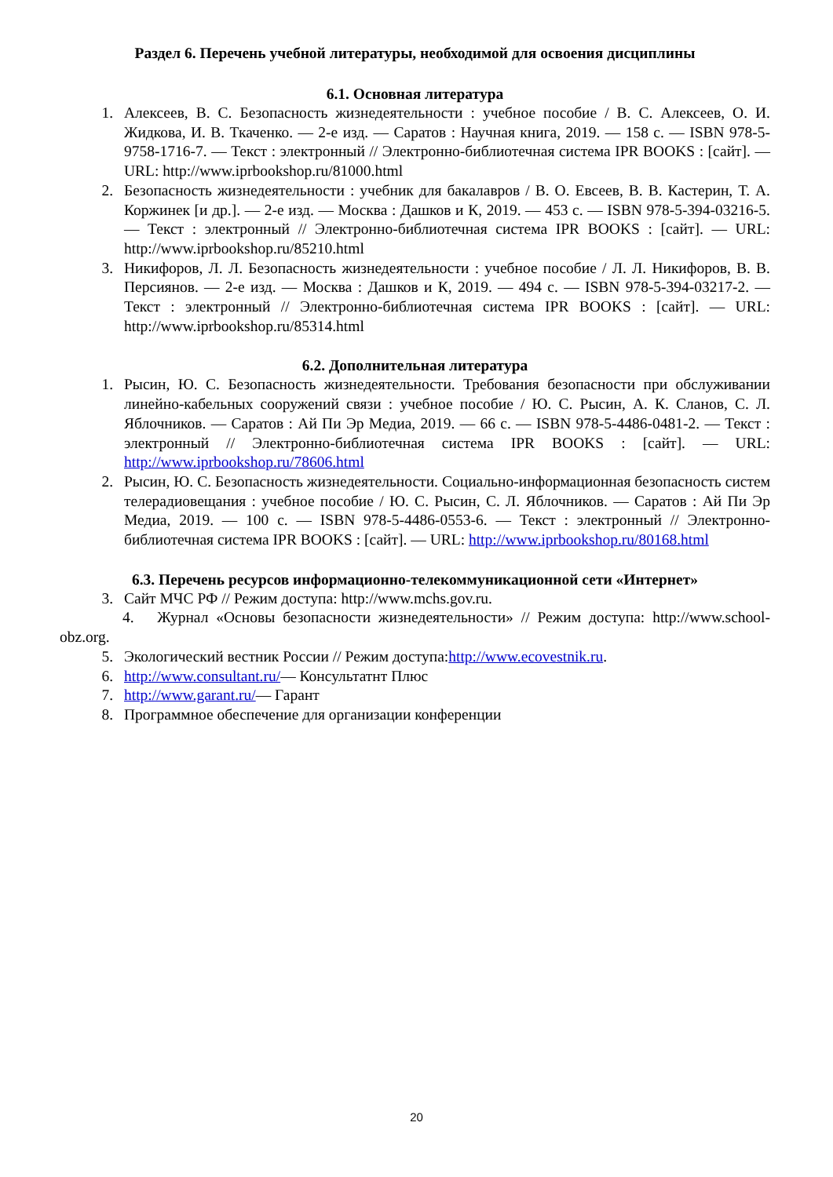Раздел 6. Перечень учебной литературы, необходимой для освоения дисциплины
6.1. Основная литература
1. Алексеев, В. С. Безопасность жизнедеятельности : учебное пособие / В. С. Алексеев, О. И. Жидкова, И. В. Ткаченко. — 2-е изд. — Саратов : Научная книга, 2019. — 158 c. — ISBN 978-5-9758-1716-7. — Текст : электронный // Электронно-библиотечная система IPR BOOKS : [сайт]. — URL: http://www.iprbookshop.ru/81000.html
2. Безопасность жизнедеятельности : учебник для бакалавров / В. О. Евсеев, В. В. Кастерин, Т. А. Коржинек [и др.]. — 2-е изд. — Москва : Дашков и К, 2019. — 453 c. — ISBN 978-5-394-03216-5. — Текст : электронный // Электронно-библиотечная система IPR BOOKS : [сайт]. — URL: http://www.iprbookshop.ru/85210.html
3. Никифоров, Л. Л. Безопасность жизнедеятельности : учебное пособие / Л. Л. Никифоров, В. В. Персиянов. — 2-е изд. — Москва : Дашков и К, 2019. — 494 c. — ISBN 978-5-394-03217-2. — Текст : электронный // Электронно-библиотечная система IPR BOOKS : [сайт]. — URL: http://www.iprbookshop.ru/85314.html
6.2. Дополнительная литература
1. Рысин, Ю. С. Безопасность жизнедеятельности. Требования безопасности при обслуживании линейно-кабельных сооружений связи : учебное пособие / Ю. С. Рысин, А. К. Сланов, С. Л. Яблочников. — Саратов : Ай Пи Эр Медиа, 2019. — 66 c. — ISBN 978-5-4486-0481-2. — Текст : электронный // Электронно-библиотечная система IPR BOOKS : [сайт]. — URL: http://www.iprbookshop.ru/78606.html
2. Рысин, Ю. С. Безопасность жизнедеятельности. Социально-информационная безопасность систем телерадиовещания : учебное пособие / Ю. С. Рысин, С. Л. Яблочников. — Саратов : Ай Пи Эр Медиа, 2019. — 100 c. — ISBN 978-5-4486-0553-6. — Текст : электронный // Электронно-библиотечная система IPR BOOKS : [сайт]. — URL: http://www.iprbookshop.ru/80168.html
6.3. Перечень ресурсов информационно-телекоммуникационной сети «Интернет»
3. Сайт МЧС РФ // Режим доступа: http://www.mchs.gov.ru.
4. Журнал «Основы безопасности жизнедеятельности» // Режим доступа: http://www.school-obz.org.
5. Экологический вестник России // Режим доступа:http://www.ecovestnik.ru.
6. http://www.consultant.ru/— Консультатнт Плюс
7. http://www.garant.ru/— Гарант
8. Программное обеспечение для организации конференции
20